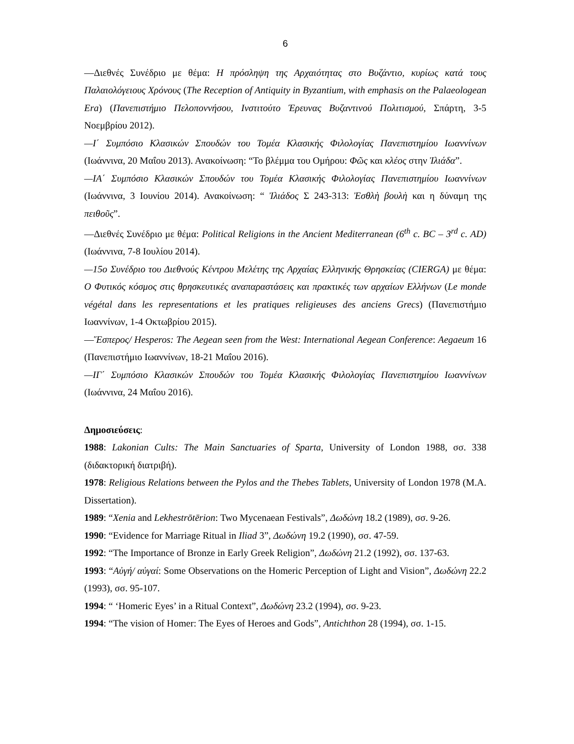6
—Διεθνές Συνέδριο με θέμα: Η πρόσληψη της Αρχαιότητας στο Βυζάντιο, κυρίως κατά τους Παλαιολόγειους Χρόνους (The Reception of Antiquity in Byzantium, with emphasis on the Palaeologean Era) (Πανεπιστήμιο Πελοποννήσου, Ινστιτούτο Έρευνας Βυζαντινού Πολιτισμού, Σπάρτη, 3-5 Νοεμβρίου 2012).
—Ι΄ Συμπόσιο Κλασικών Σπουδών του Τομέα Κλασικής Φιλολογίας Πανεπιστημίου Ιωαννίνων (Ιωάννινα, 20 Μαΐου 2013). Ανακοίνωση: “Το βλέμμα του Ομήρου: Φῶς και κλέος στην Ἰλιάδα”.
—ΙΑ΄ Συμπόσιο Κλασικών Σπουδών του Τομέα Κλασικής Φιλολογίας Πανεπιστημίου Ιωαννίνων (Ιωάννινα, 3 Ιουνίου 2014). Ανακοίνωση: “ Ἰλιάδος Σ 243-313: Ἐσθλὴ βουλὴ και η δύναμη της πειθοῦς”.
—Διεθνές Συνέδριο με θέμα: Political Religions in the Ancient Mediterranean (6<sup>th</sup> c. BC – 3<sup>rd</sup> c. AD) (Ιωάννινα, 7-8 Ιουλίου 2014).
—15ο Συνέδριο του Διεθνούς Κέντρου Μελέτης της Αρχαίας Ελληνικής Θρησκείας (CIERGA) με θέμα: Ο Φυτικός κόσμος στις θρησκευτικές αναπαραστάσεις και πρακτικές των αρχαίων Ελλήνων (Le monde végétal dans les representations et les pratiques religieuses des anciens Grecs) (Πανεπιστήμιο Ιωαννίνων, 1-4 Οκτωβρίου 2015).
—Ἕσπερος/ Hesperos: The Aegean seen from the West: International Aegean Conference: Aegaeum 16 (Πανεπιστήμιο Ιωαννίνων, 18-21 Μαΐου 2016).
—ΙΓ΄ Συμπόσιο Κλασικών Σπουδών του Τομέα Κλασικής Φιλολογίας Πανεπιστημίου Ιωαννίνων (Ιωάννινα, 24 Μαΐου 2016).
Δημοσιεύσεις:
1988: Lakonian Cults: The Main Sanctuaries of Sparta, University of London 1988, σσ. 338 (διδακτορική διατριβή).
1978: Religious Relations between the Pylos and the Thebes Tablets, University of London 1978 (M.A. Dissertation).
1989: “Xenia and Lekhestrōtērion: Two Mycenaean Festivals”, Δωδώνη 18.2 (1989), σσ. 9-26.
1990: “Evidence for Marriage Ritual in Iliad 3”, Δωδώνη 19.2 (1990), σσ. 47-59.
1992: “The Importance of Bronze in Early Greek Religion”, Δωδώνη 21.2 (1992), σσ. 137-63.
1993: “Αὐγή/ αὐγαί: Some Observations on the Homeric Perception of Light and Vision”, Δωδώνη 22.2 (1993), σσ. 95-107.
1994: “ ‘Homeric Eyes’ in a Ritual Context”, Δωδώνη 23.2 (1994), σσ. 9-23.
1994: “The vision of Homer: The Eyes of Heroes and Gods”, Antichthon 28 (1994), σσ. 1-15.